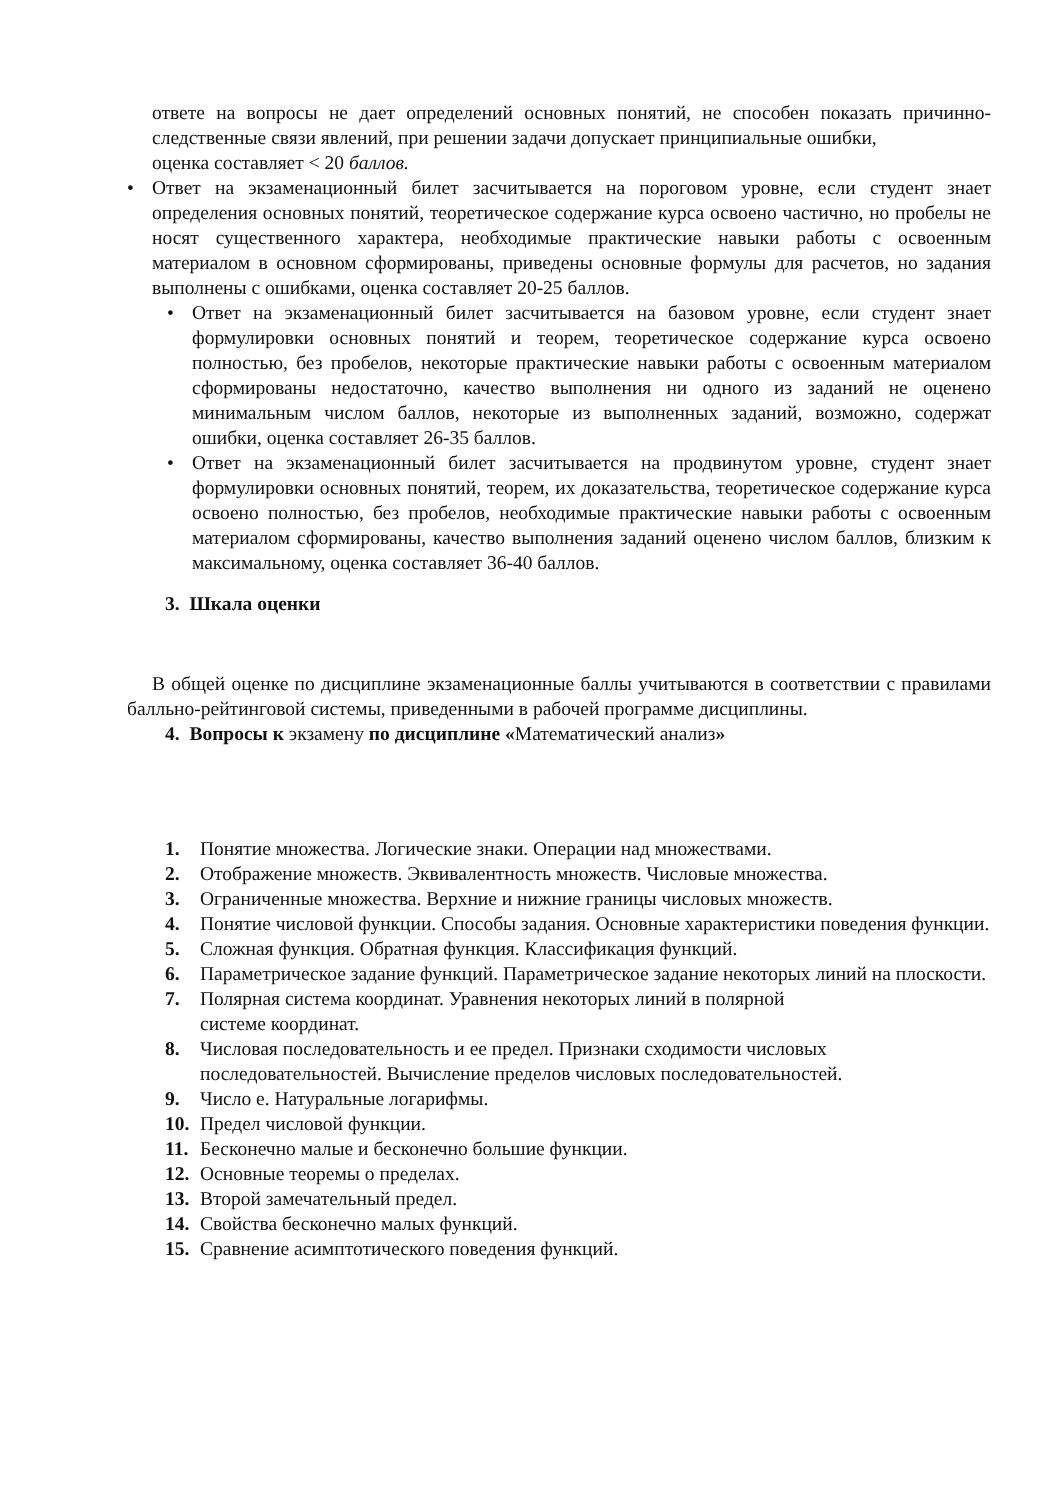ответе на вопросы не дает определений основных понятий, не способен показать причинно-следственные связи явлений, при решении задачи допускает принципиальные ошибки,
оценка составляет < 20 баллов.
• Ответ на экзаменационный билет засчитывается на пороговом уровне, если студент знает определения основных понятий, теоретическое содержание курса освоено частично, но пробелы не носят существенного характера, необходимые практические навыки работы с освоенным материалом в основном сформированы, приведены основные формулы для расчетов, но задания выполнены с ошибками, оценка составляет 20-25 баллов.
• Ответ на экзаменационный билет засчитывается на базовом уровне, если студент знает формулировки основных понятий и теорем, теоретическое содержание курса освоено полностью, без пробелов, некоторые практические навыки работы с освоенным материалом сформированы недостаточно, качество выполнения ни одного из заданий не оценено минимальным числом баллов, некоторые из выполненных заданий, возможно, содержат ошибки, оценка составляет 26-35 баллов.
• Ответ на экзаменационный билет засчитывается на продвинутом уровне, студент знает формулировки основных понятий, теорем, их доказательства, теоретическое содержание курса освоено полностью, без пробелов, необходимые практические навыки работы с освоенным материалом сформированы, качество выполнения заданий оценено числом баллов, близким к максимальному, оценка составляет 36-40 баллов.
3. Шкала оценки
В общей оценке по дисциплине экзаменационные баллы учитываются в соответствии с правилами балльно-рейтинговой системы, приведенными в рабочей программе дисциплины.
4. Вопросы к экзамену по дисциплине «Математический анализ»
1. Понятие множества. Логические знаки. Операции над множествами.
2. Отображение множеств. Эквивалентность множеств. Числовые множества.
3. Ограниченные множества. Верхние и нижние границы числовых множеств.
4. Понятие числовой функции. Способы задания. Основные характеристики поведения функции.
5. Сложная функция. Обратная функция. Классификация функций.
6. Параметрическое задание функций. Параметрическое задание некоторых линий на плоскости.
7. Полярная система координат. Уравнения некоторых линий в полярной
системе координат.
8. Числовая последовательность и ее предел. Признаки сходимости числовых последовательностей. Вычисление пределов числовых последовательностей.
9. Число е. Натуральные логарифмы.
10. Предел числовой функции.
11. Бесконечно малые и бесконечно большие функции.
12. Основные теоремы о пределах.
13. Второй замечательный предел.
14. Свойства бесконечно малых функций.
15. Сравнение асимптотического поведения функций.